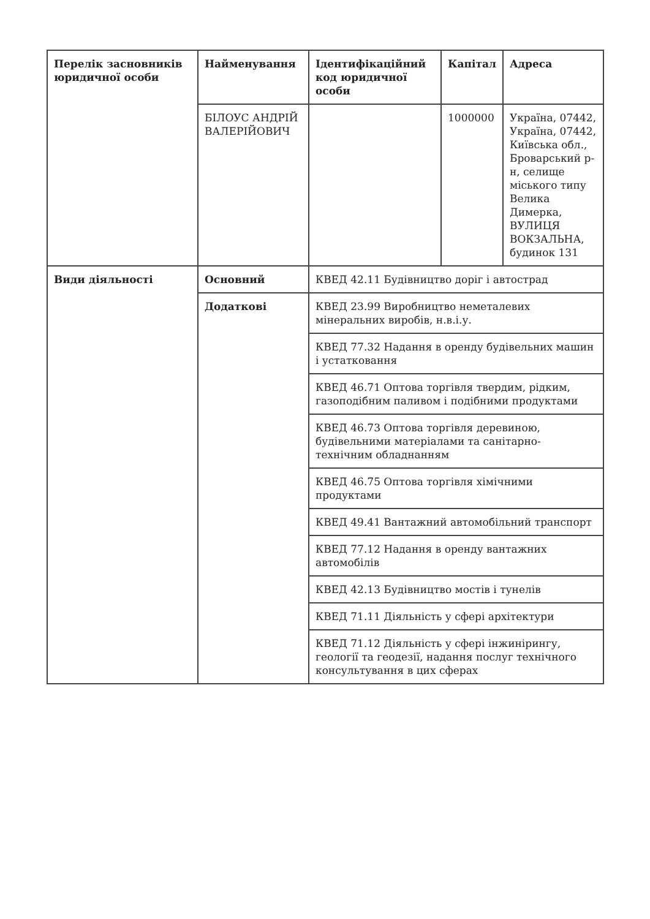| Перелік засновників юридичної особи | Найменування | Ідентифікаційний код юридичної особи | Капітал | Адреса |
| --- | --- | --- | --- | --- |
| | БІЛОУС АНДРІЙ ВАЛЕРІЙОВИЧ | | 1000000 | Україна, 07442, Україна, 07442, Київська обл., Броварський р-н, селище міського типу Велика Димерка, ВУЛИЦЯ ВОКЗАЛЬНА, будинок 131 |
| Види діяльності | Основний | КВЕД 42.11 Будівництво доріг і автострад | | |
| | Додаткові | КВЕД 23.99 Виробництво неметалевих мінеральних виробів, н.в.і.у. | | |
| | | КВЕД 77.32 Надання в оренду будівельних машин і устатковання | | |
| | | КВЕД 46.71 Оптова торгівля твердим, рідким, газоподібним паливом і подібними продуктами | | |
| | | КВЕД 46.73 Оптова торгівля деревиною, будівельними матеріалами та санітарно-технічним обладнанням | | |
| | | КВЕД 46.75 Оптова торгівля хімічними продуктами | | |
| | | КВЕД 49.41 Вантажний автомобільний транспорт | | |
| | | КВЕД 77.12 Надання в оренду вантажних автомобілів | | |
| | | КВЕД 42.13 Будівництво мостів і тунелів | | |
| | | КВЕД 71.11 Діяльність у сфері архітектури | | |
| | | КВЕД 71.12 Діяльність у сфері інжинірингу, геології та геодезії, надання послуг технічного консультування в цих сферах | | |